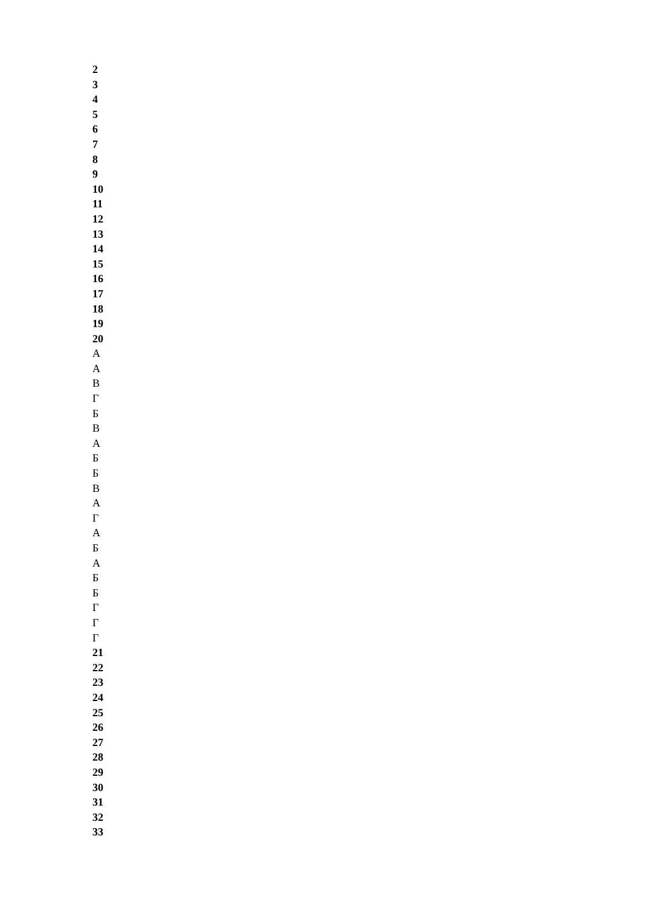2
3
4
5
6
7
8
9
10
11
12
13
14
15
16
17
18
19
20
А
А
В
Г
Б
В
А
Б
Б
В
А
Г
А
Б
А
Б
Б
Г
Г
Г
21
22
23
24
25
26
27
28
29
30
31
32
33